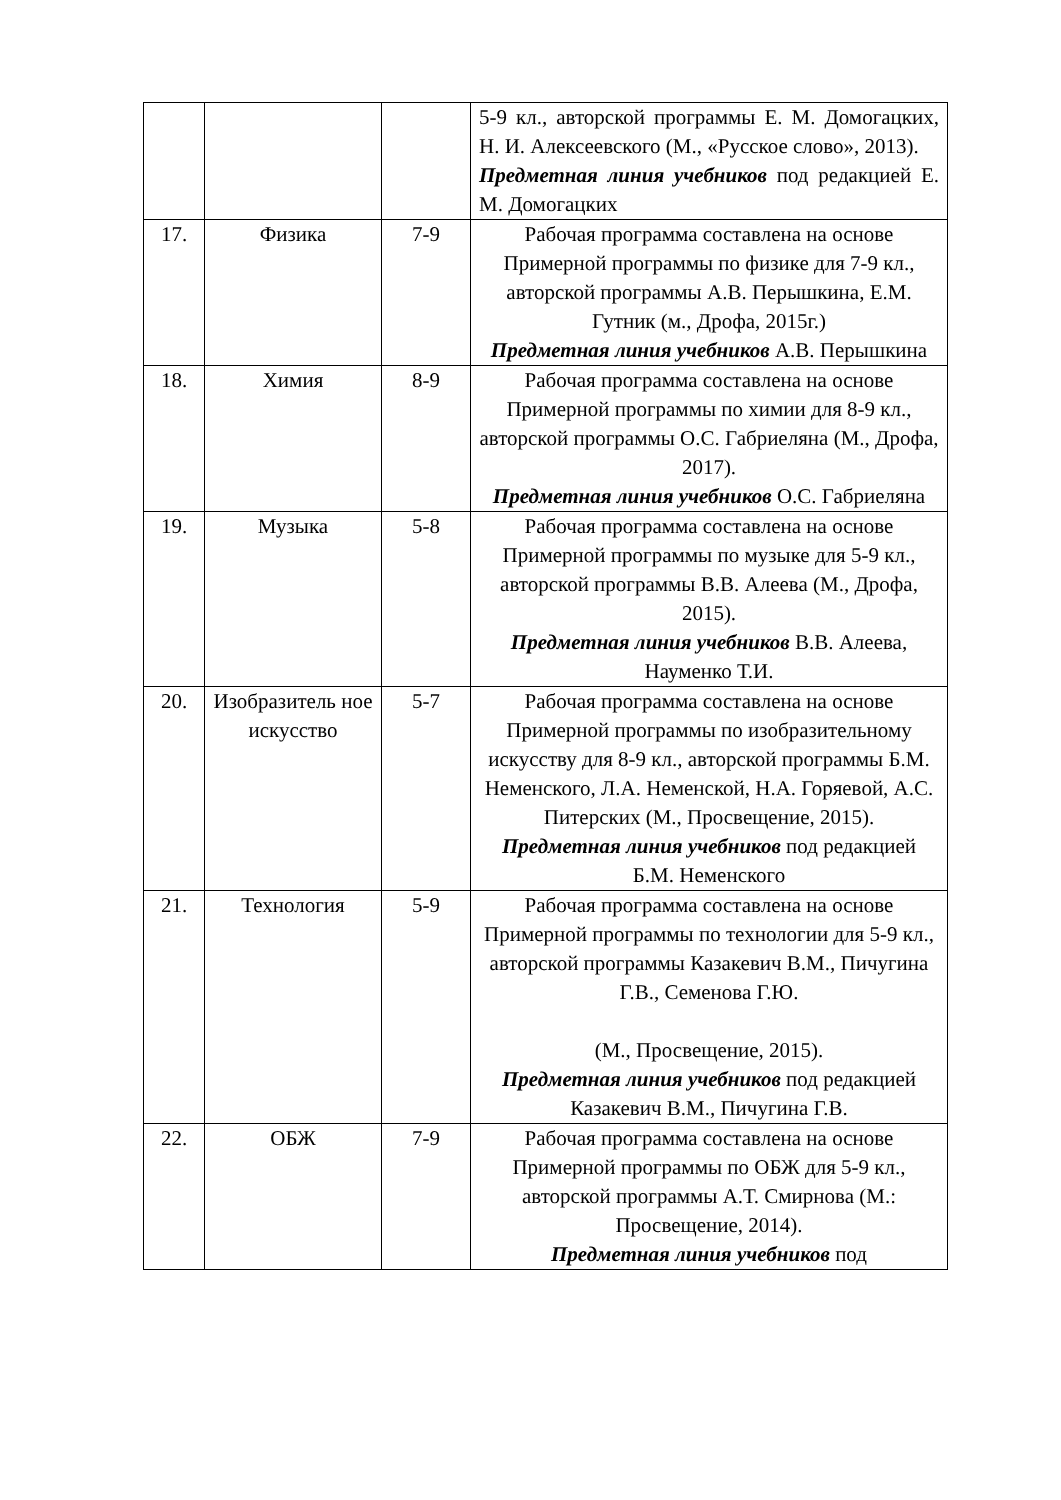| | | | 5-9 кл., авторской программы Е. М. Домогацких, Н. И. Алексеевского (М., «Русское слово», 2013). Предметная линия учебников под редакцией Е. М. Домогацких |
| 17. | Физика | 7-9 | Рабочая программа составлена на основе Примерной программы по физике для 7-9 кл., авторской программы А.В. Перышкина, Е.М. Гутник (м., Дрофа, 2015г.) Предметная линия учебников А.В. Перышкина |
| 18. | Химия | 8-9 | Рабочая программа составлена на основе Примерной программы по химии для 8-9 кл., авторской программы О.С. Габриеляна (М., Дрофа, 2017). Предметная линия учебников О.С. Габриеляна |
| 19. | Музыка | 5-8 | Рабочая программа составлена на основе Примерной программы по музыке для 5-9 кл., авторской программы В.В. Алеева (М., Дрофа, 2015). Предметная линия учебников В.В. Алеева, Науменко Т.И. |
| 20. | Изобразитель ное искусство | 5-7 | Рабочая программа составлена на основе Примерной программы по изобразительному искусству для 8-9 кл., авторской программы Б.М. Неменского, Л.А. Неменской, Н.А. Горяевой, А.С. Питерских (М., Просвещение, 2015). Предметная линия учебников под редакцией Б.М. Неменского |
| 21. | Технология | 5-9 | Рабочая программа составлена на основе Примерной программы по технологии для 5-9 кл., авторской программы Казакевич В.М., Пичугина Г.В., Семенова Г.Ю. (М., Просвещение, 2015). Предметная линия учебников под редакцией Казакевич В.М., Пичугина Г.В. |
| 22. | ОБЖ | 7-9 | Рабочая программа составлена на основе Примерной программы по ОБЖ для 5-9 кл., авторской программы А.Т. Смирнова (М.: Просвещение, 2014). Предметная линия учебников под |